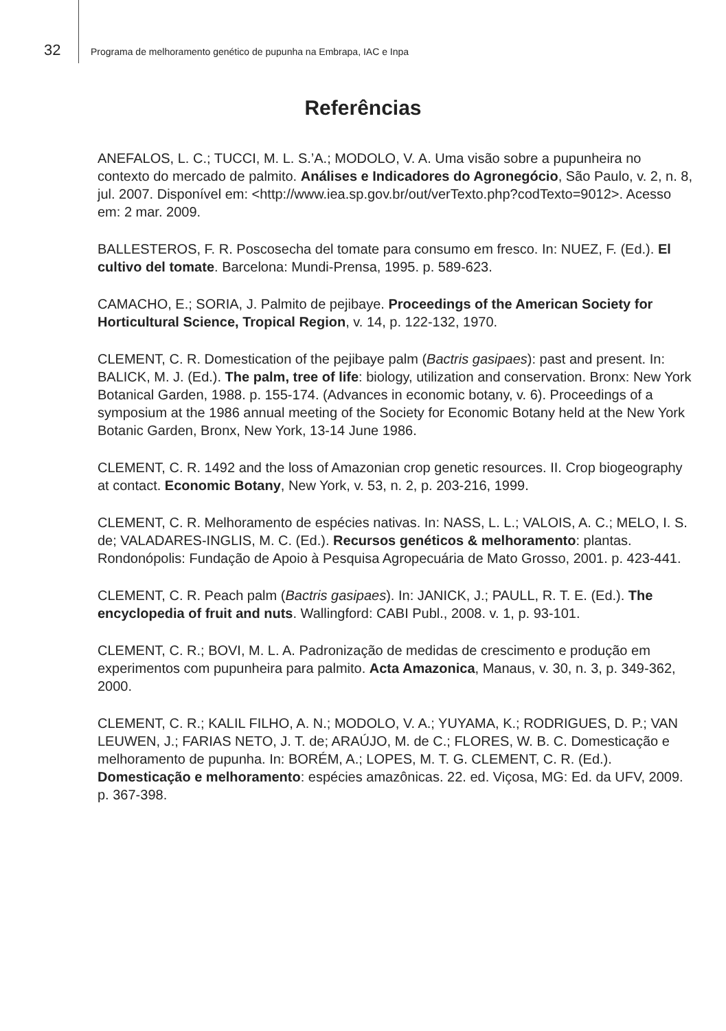32 Programa de melhoramento genético de pupunha na Embrapa, IAC e Inpa
Referências
ANEFALOS, L. C.; TUCCI, M. L. S.’A.; MODOLO, V. A. Uma visão sobre a pupunheira no contexto do mercado de palmito. Análises e Indicadores do Agronegócio, São Paulo, v. 2, n. 8, jul. 2007. Disponível em: <http://www.iea.sp.gov.br/out/verTexto.php?codTexto=9012>. Acesso em: 2 mar. 2009.
BALLESTEROS, F. R. Poscosecha del tomate para consumo em fresco. In: NUEZ, F. (Ed.). El cultivo del tomate. Barcelona: Mundi-Prensa, 1995. p. 589-623.
CAMACHO, E.; SORIA, J. Palmito de pejibaye. Proceedings of the American Society for Horticultural Science, Tropical Region, v. 14, p. 122-132, 1970.
CLEMENT, C. R. Domestication of the pejibaye palm (Bactris gasipaes): past and present. In: BALICK, M. J. (Ed.). The palm, tree of life: biology, utilization and conservation. Bronx: New York Botanical Garden, 1988. p. 155-174. (Advances in economic botany, v. 6). Proceedings of a symposium at the 1986 annual meeting of the Society for Economic Botany held at the New York Botanic Garden, Bronx, New York, 13-14 June 1986.
CLEMENT, C. R. 1492 and the loss of Amazonian crop genetic resources. II. Crop biogeography at contact. Economic Botany, New York, v. 53, n. 2, p. 203-216, 1999.
CLEMENT, C. R. Melhoramento de espécies nativas. In: NASS, L. L.; VALOIS, A. C.; MELO, I. S. de; VALADARES-INGLIS, M. C. (Ed.). Recursos genéticos & melhoramento: plantas. Rondonópolis: Fundação de Apoio à Pesquisa Agropecuária de Mato Grosso, 2001. p. 423-441.
CLEMENT, C. R. Peach palm (Bactris gasipaes). In: JANICK, J.; PAULL, R. T. E. (Ed.). The encyclopedia of fruit and nuts. Wallingford: CABI Publ., 2008. v. 1, p. 93-101.
CLEMENT, C. R.; BOVI, M. L. A. Padronização de medidas de crescimento e produção em experimentos com pupunheira para palmito. Acta Amazonica, Manaus, v. 30, n. 3, p. 349-362, 2000.
CLEMENT, C. R.; KALIL FILHO, A. N.; MODOLO, V. A.; YUYAMA, K.; RODRIGUES, D. P.; VAN LEUWEN, J.; FARIAS NETO, J. T. de; ARAÚJO, M. de C.; FLORES, W. B. C. Domesticação e melhoramento de pupunha. In: BORÉM, A.; LOPES, M. T. G. CLEMENT, C. R. (Ed.). Domesticação e melhoramento: espécies amazônicas. 22. ed. Viçosa, MG: Ed. da UFV, 2009. p. 367-398.